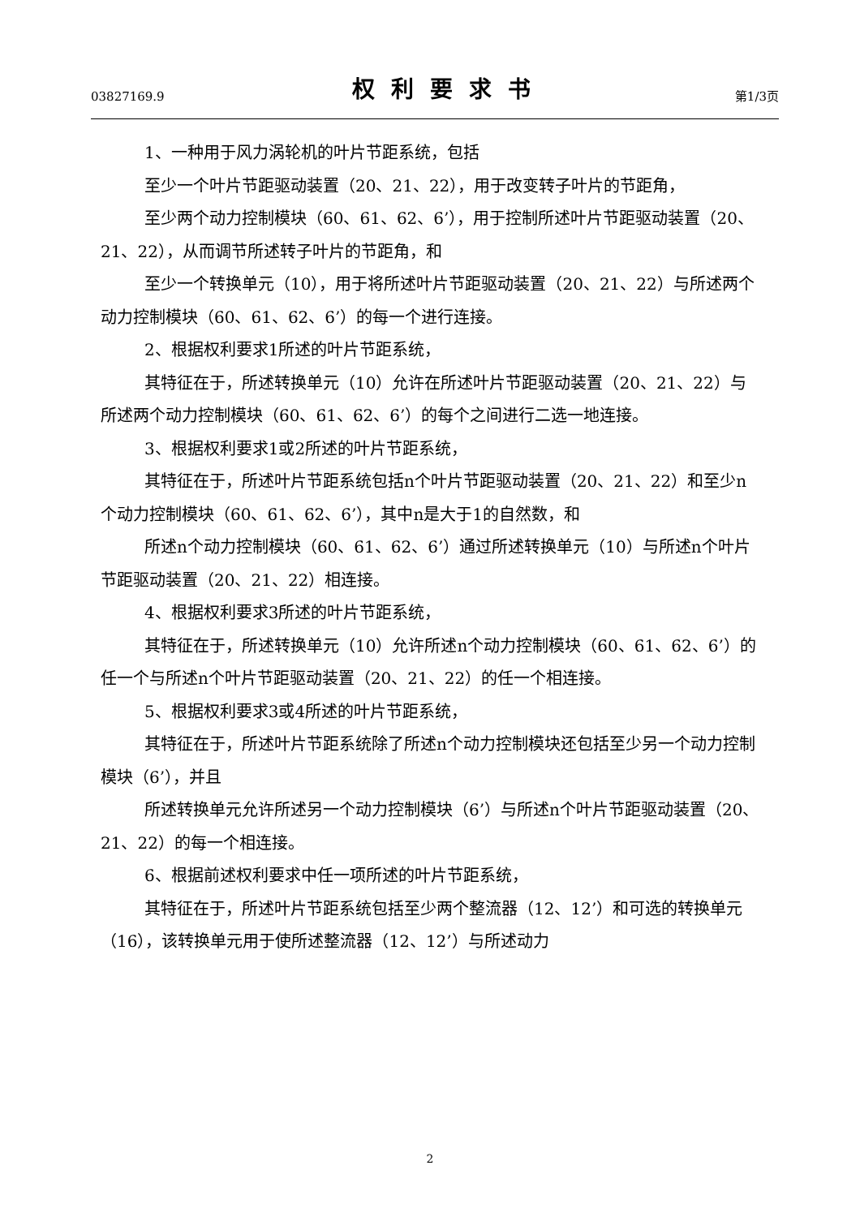03827169.9 权利要求书 第1/3页
1、一种用于风力涡轮机的叶片节距系统，包括
至少一个叶片节距驱动装置（20、21、22），用于改变转子叶片的节距角，
至少两个动力控制模块（60、61、62、6’），用于控制所述叶片节距驱动装置（20、21、22），从而调节所述转子叶片的节距角，和
至少一个转换单元（10），用于将所述叶片节距驱动装置（20、21、22）与所述两个动力控制模块（60、61、62、6’）的每一个进行连接。
2、根据权利要求1所述的叶片节距系统，
其特征在于，所述转换单元（10）允许在所述叶片节距驱动装置（20、21、22）与所述两个动力控制模块（60、61、62、6’）的每个之间进行二选一地连接。
3、根据权利要求1或2所述的叶片节距系统，
其特征在于，所述叶片节距系统包括n个叶片节距驱动装置（20、21、22）和至少n个动力控制模块（60、61、62、6’），其中n是大于1的自然数，和
所述n个动力控制模块（60、61、62、6’）通过所述转换单元（10）与所述n个叶片节距驱动装置（20、21、22）相连接。
4、根据权利要求3所述的叶片节距系统，
其特征在于，所述转换单元（10）允许所述n个动力控制模块（60、61、62、6’）的任一个与所述n个叶片节距驱动装置（20、21、22）的任一个相连接。
5、根据权利要求3或4所述的叶片节距系统，
其特征在于，所述叶片节距系统除了所述n个动力控制模块还包括至少另一个动力控制模块（6’），并且
所述转换单元允许所述另一个动力控制模块（6’）与所述n个叶片节距驱动装置（20、21、22）的每一个相连接。
6、根据前述权利要求中任一项所述的叶片节距系统，
其特征在于，所述叶片节距系统包括至少两个整流器（12、12’）和可选的转换单元（16），该转换单元用于使所述整流器（12、12’）与所述动力
2